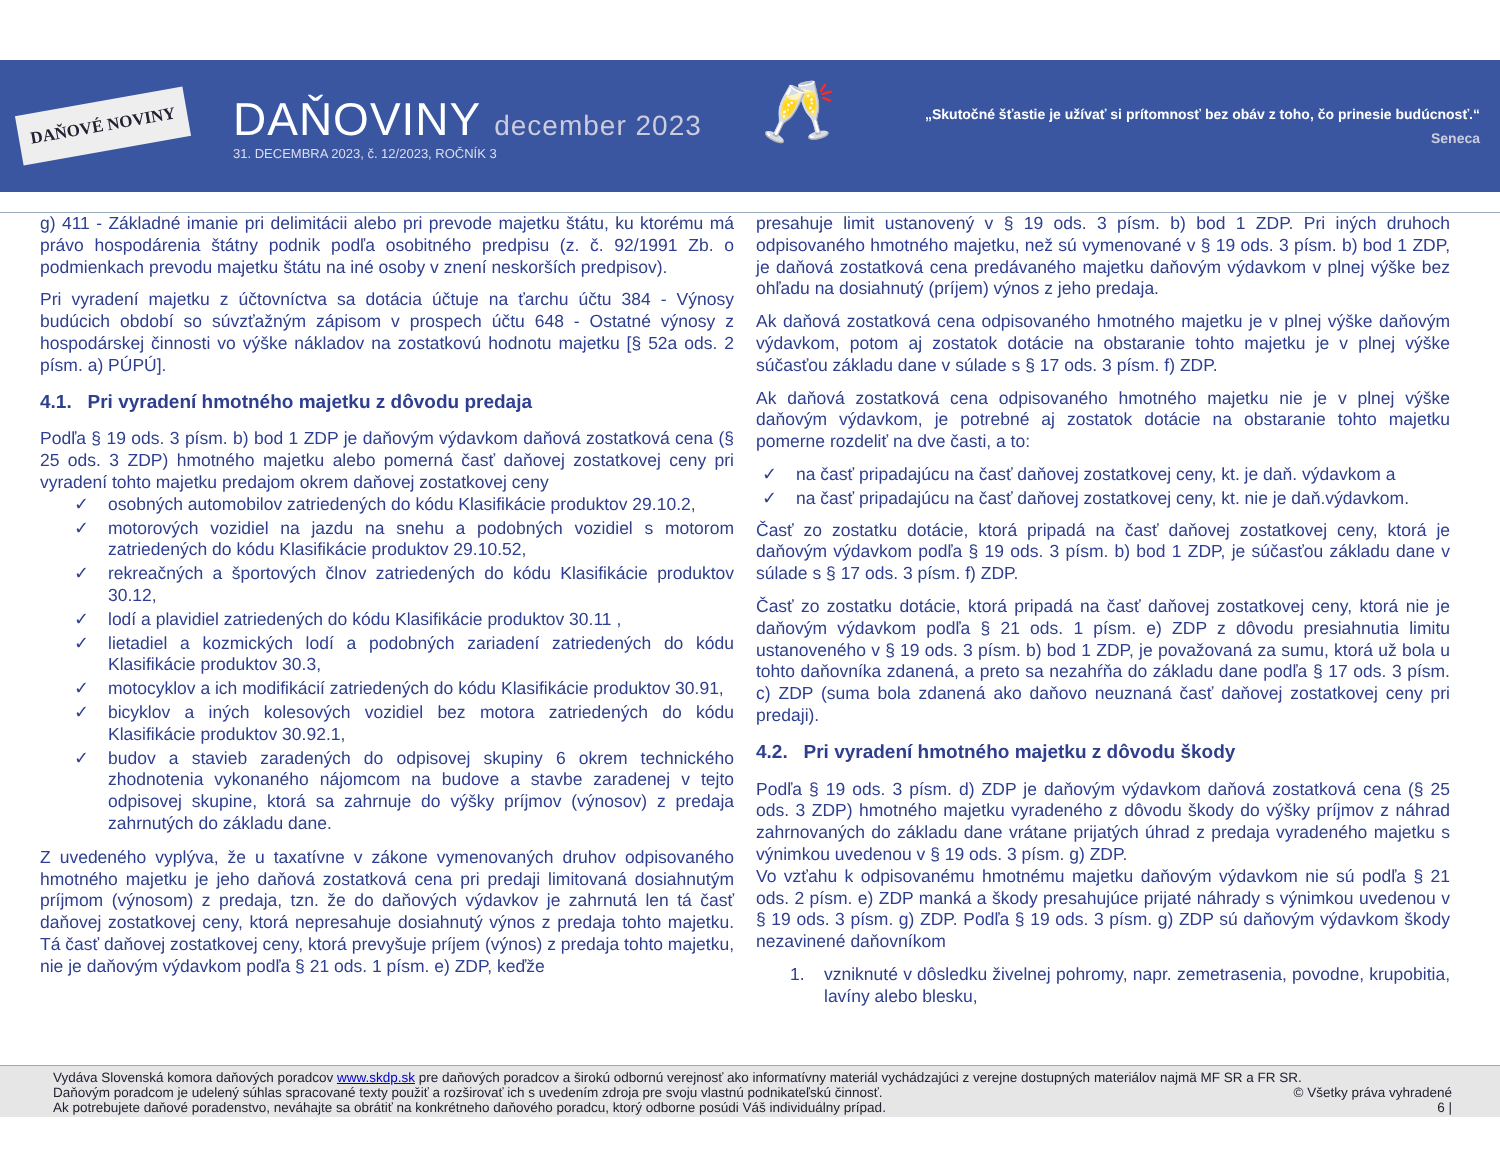DAŇOVÉ NOVINY
DAŇOVINY december 2023
31. DECEMBRA 2023, č. 12/2023, ROČNÍK 3
🥂
„Skutočné šťastie je užívať si prítomnosť bez obáv z toho, čo prinesie budúcnosť.“
Seneca
g) 411 - Základné imanie pri delimitácii alebo pri prevode majetku štátu, ku ktorému má právo hospodárenia štátny podnik podľa osobitného predpisu (z. č. 92/1991 Zb. o podmienkach prevodu majetku štátu na iné osoby v znení neskorších predpisov).
Pri vyradení majetku z účtovníctva sa dotácia účtuje na ťarchu účtu 384 - Výnosy budúcich období so súvzťažným zápisom v prospech účtu 648 - Ostatné výnosy z hospodárskej činnosti vo výške nákladov na zostatkovú hodnotu majetku [§ 52a ods. 2 písm. a) PÚPÚ].
4.1. Pri vyradení hmotného majetku z dôvodu predaja
Podľa § 19 ods. 3 písm. b) bod 1 ZDP je daňovým výdavkom daňová zostatková cena (§ 25 ods. 3 ZDP) hmotného majetku alebo pomerná časť daňovej zostatkovej ceny pri vyradení tohto majetku predajom okrem daňovej zostatkovej ceny
✓ osobných automobilov zatriedených do kódu Klasifikácie produktov 29.10.2,
✓ motorových vozidiel na jazdu na snehu a podobných vozidiel s motorom zatriedených do kódu Klasifikácie produktov 29.10.52,
✓ rekreačných a športových člnov zatriedených do kódu Klasifikácie produktov 30.12,
✓ lodí a plavidiel zatriedených do kódu Klasifikácie produktov 30.11 ,
✓ lietadiel a kozmických lodí a podobných zariadení zatriedených do kódu Klasifikácie produktov 30.3,
✓ motocyklov a ich modifikácií zatriedených do kódu Klasifikácie produktov 30.91,
✓ bicyklov a iných kolesových vozidiel bez motora zatriedených do kódu Klasifikácie produktov 30.92.1,
✓ budov a stavieb zaradených do odpisovej skupiny 6 okrem technického zhodnotenia vykonaného nájomcom na budove a stavbe zaradenej v tejto odpisovej skupine, ktorá sa zahrnuje do výšky príjmov (výnosov) z predaja zahrnutých do základu dane.
Z uvedeného vyplýva, že u taxatívne v zákone vymenovaných druhov odpisovaného hmotného majetku je jeho daňová zostatková cena pri predaji limitovaná dosiahnutým príjmom (výnosom) z predaja, tzn. že do daňových výdavkov je zahrnutá len tá časť daňovej zostatkovej ceny, ktorá nepresahuje dosiahnutý výnos z predaja tohto majetku. Tá časť daňovej zostatkovej ceny, ktorá prevyšuje príjem (výnos) z predaja tohto majetku, nie je daňovým výdavkom podľa § 21 ods. 1 písm. e) ZDP, keďže
presahuje limit ustanovený v § 19 ods. 3 písm. b) bod 1 ZDP. Pri iných druhoch odpisovaného hmotného majetku, než sú vymenované v § 19 ods. 3 písm. b) bod 1 ZDP, je daňová zostatková cena predávaného majetku daňovým výdavkom v plnej výške bez ohľadu na dosiahnutý (príjem) výnos z jeho predaja.
Ak daňová zostatková cena odpisovaného hmotného majetku je v plnej výške daňovým výdavkom, potom aj zostatok dotácie na obstaranie tohto majetku je v plnej výške súčasťou základu dane v súlade s § 17 ods. 3 písm. f) ZDP.
Ak daňová zostatková cena odpisovaného hmotného majetku nie je v plnej výške daňovým výdavkom, je potrebné aj zostatok dotácie na obstaranie tohto majetku pomerne rozdeliť na dve časti, a to:
✓ na časť pripadajúcu na časť daňovej zostatkovej ceny, kt. je daň. výdavkom a
✓ na časť pripadajúcu na časť daňovej zostatkovej ceny, kt. nie je daň.výdavkom.
Časť zo zostatku dotácie, ktorá pripadá na časť daňovej zostatkovej ceny, ktorá je daňovým výdavkom podľa § 19 ods. 3 písm. b) bod 1 ZDP, je súčasťou základu dane v súlade s § 17 ods. 3 písm. f) ZDP.
Časť zo zostatku dotácie, ktorá pripadá na časť daňovej zostatkovej ceny, ktorá nie je daňovým výdavkom podľa § 21 ods. 1 písm. e) ZDP z dôvodu presiahnutia limitu ustanoveného v § 19 ods. 3 písm. b) bod 1 ZDP, je považovaná za sumu, ktorá už bola u tohto daňovníka zdanená, a preto sa nezahŕňa do základu dane podľa § 17 ods. 3 písm. c) ZDP (suma bola zdanená ako daňovo neuznaná časť daňovej zostatkovej ceny pri predaji).
4.2. Pri vyradení hmotného majetku z dôvodu škody
Podľa § 19 ods. 3 písm. d) ZDP je daňovým výdavkom daňová zostatková cena (§ 25 ods. 3 ZDP) hmotného majetku vyradeného z dôvodu škody do výšky príjmov z náhrad zahrnovaných do základu dane vrátane prijatých úhrad z predaja vyradeného majetku s výnimkou uvedenou v § 19 ods. 3 písm. g) ZDP.
Vo vzťahu k odpisovanému hmotnému majetku daňovým výdavkom nie sú podľa § 21 ods. 2 písm. e) ZDP manká a škody presahujúce prijaté náhrady s výnimkou uvedenou v § 19 ods. 3 písm. g) ZDP. Podľa § 19 ods. 3 písm. g) ZDP sú daňovým výdavkom škody nezavinené daňovníkom
1. vzniknuté v dôsledku živelnej pohromy, napr. zemetrasenia, povodne, krupobitia, lavíny alebo blesku,
Vydáva Slovenská komora daňových poradcov www.skdp.sk pre daňových poradcov a širokú odbornú verejnosť ako informatívny materiál vychádzajúci z verejne dostupných materiálov najmä MF SR a FR SR.
Daňovým poradcom je udelený súhlas spracované texty použiť a rozširovať ich s uvedením zdroja pre svoju vlastnú podnikateľskú činnosť. © Všetky práva vyhradené
Ak potrebujete daňové poradenstvo, neváhajte sa obrátiť na konkrétneho daňového poradcu, ktorý odborne posúdi Váš individuálny prípad. 6 |